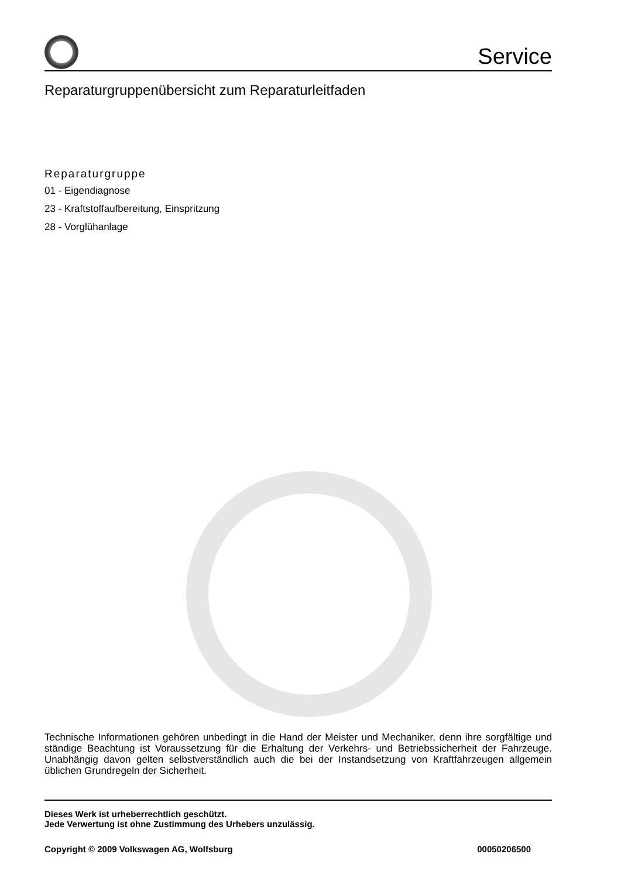Service
Reparaturgruppenübersicht zum Reparaturleitfaden
Reparaturgruppe
01 - Eigendiagnose
23 - Kraftstoffaufbereitung, Einspritzung
28 - Vorglühanlage
Technische Informationen gehören unbedingt in die Hand der Meister und Mechaniker, denn ihre sorgfältige und ständige Beachtung ist Voraussetzung für die Erhaltung der Verkehrs- und Betriebssicherheit der Fahrzeuge. Unabhängig davon gelten selbstverständlich auch die bei der Instandsetzung von Kraftfahrzeugen allgemein üblichen Grundregeln der Sicherheit.
Dieses Werk ist urheberrechtlich geschützt.
Jede Verwertung ist ohne Zustimmung des Urhebers unzulässig.
Copyright © 2009 Volkswagen AG, Wolfsburg 00050206500